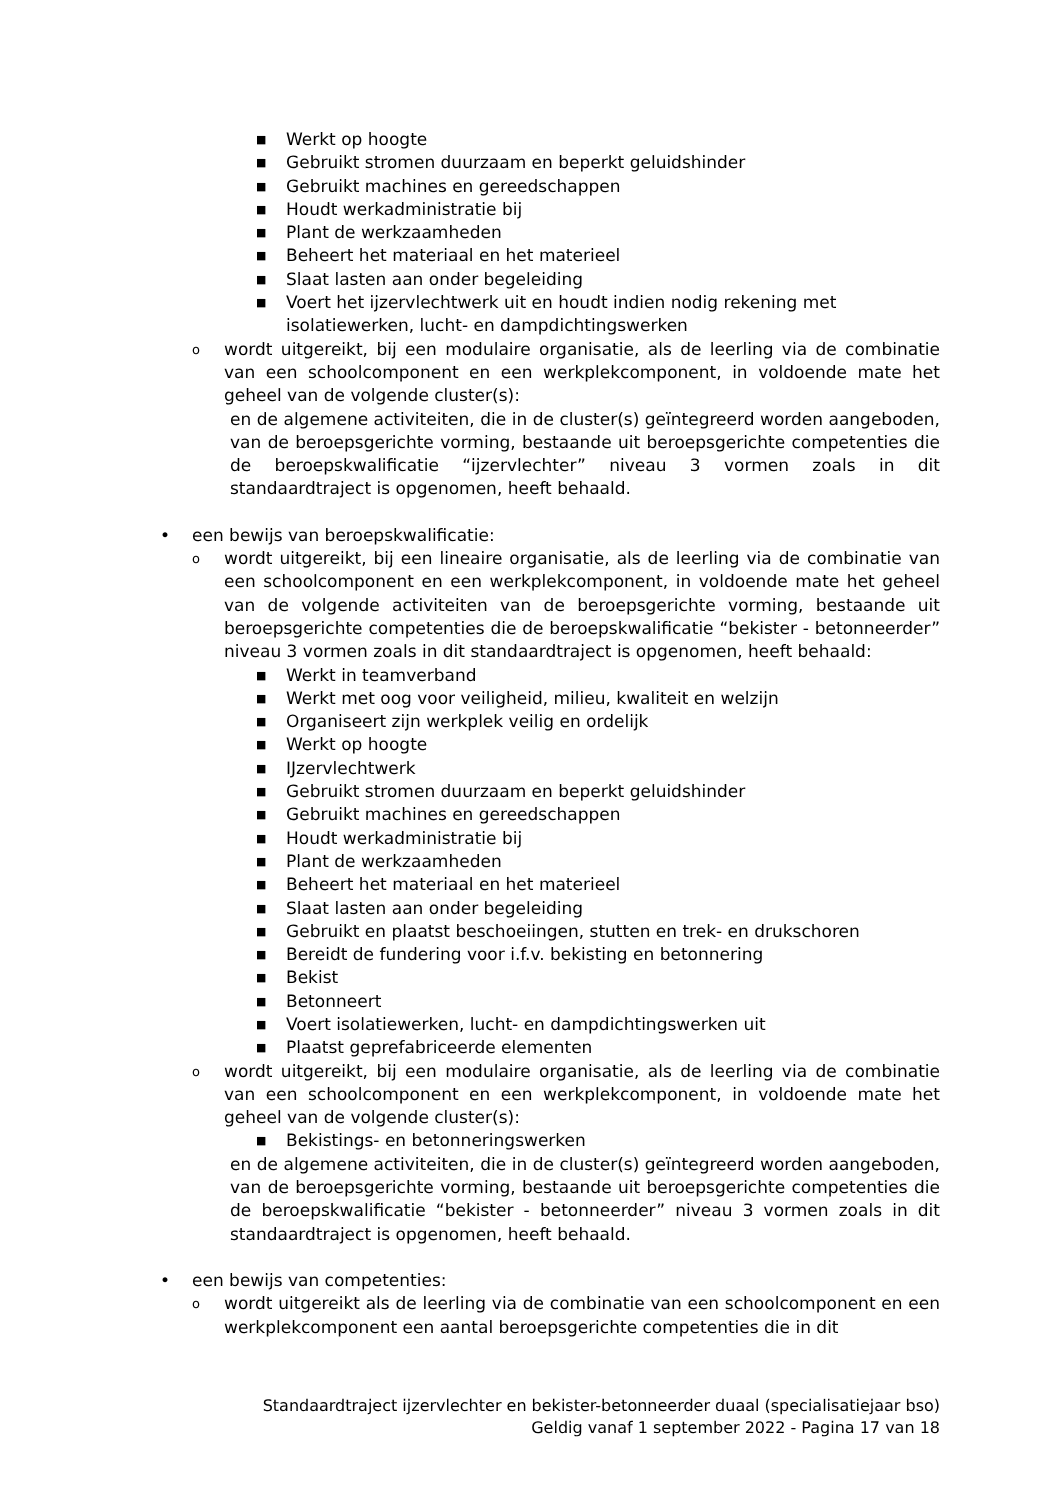■ Werkt op hoogte
■ Gebruikt stromen duurzaam en beperkt geluidshinder
■ Gebruikt machines en gereedschappen
■ Houdt werkadministratie bij
■ Plant de werkzaamheden
■ Beheert het materiaal en het materieel
■ Slaat lasten aan onder begeleiding
■ Voert het ijzervlechtwerk uit en houdt indien nodig rekening met isolatiewerken, lucht- en dampdichtingswerken
owordt uitgereikt, bij een modulaire organisatie, als de leerling via de combinatie van een schoolcomponent en een werkplekcomponent, in voldoende mate het geheel van de volgende cluster(s):
en de algemene activiteiten, die in de cluster(s) geïntegreerd worden aangeboden, van de beroepsgerichte vorming, bestaande uit beroepsgerichte competenties die de beroepskwalificatie “ijzervlechter” niveau 3 vormen zoals in dit standaardtraject is opgenomen, heeft behaald.
• een bewijs van beroepskwalificatie:
owordt uitgereikt, bij een lineaire organisatie, als de leerling via de combinatie van een schoolcomponent en een werkplekcomponent, in voldoende mate het geheel van de volgende activiteiten van de beroepsgerichte vorming, bestaande uit beroepsgerichte competenties die de beroepskwalificatie “bekister - betonneerder” niveau 3 vormen zoals in dit standaardtraject is opgenomen, heeft behaald:
■ Werkt in teamverband
■ Werkt met oog voor veiligheid, milieu, kwaliteit en welzijn
■ Organiseert zijn werkplek veilig en ordelijk
■ Werkt op hoogte
■ IJzervlechtwerk
■ Gebruikt stromen duurzaam en beperkt geluidshinder
■ Gebruikt machines en gereedschappen
■ Houdt werkadministratie bij
■ Plant de werkzaamheden
■ Beheert het materiaal en het materieel
■ Slaat lasten aan onder begeleiding
■ Gebruikt en plaatst beschoeiingen, stutten en trek- en drukschoren
■ Bereidt de fundering voor i.f.v. bekisting en betonnering
■ Bekist
■ Betonneert
■ Voert isolatiewerken, lucht- en dampdichtingswerken uit
■ Plaatst geprefabriceerde elementen
owordt uitgereikt, bij een modulaire organisatie, als de leerling via de combinatie van een schoolcomponent en een werkplekcomponent, in voldoende mate het geheel van de volgende cluster(s):
■ Bekistings- en betonneringswerken
en de algemene activiteiten, die in de cluster(s) geïntegreerd worden aangeboden, van de beroepsgerichte vorming, bestaande uit beroepsgerichte competenties die de beroepskwalificatie “bekister - betonneerder” niveau 3 vormen zoals in dit standaardtraject is opgenomen, heeft behaald.
• een bewijs van competenties:
owordt uitgereikt als de leerling via de combinatie van een schoolcomponent en een werkplekcomponent een aantal beroepsgerichte competenties die in dit
Standaardtraject ijzervlechter en bekister-betonneerder duaal (specialisatiejaar bso)
Geldig vanaf 1 september 2022 - Pagina 17 van 18